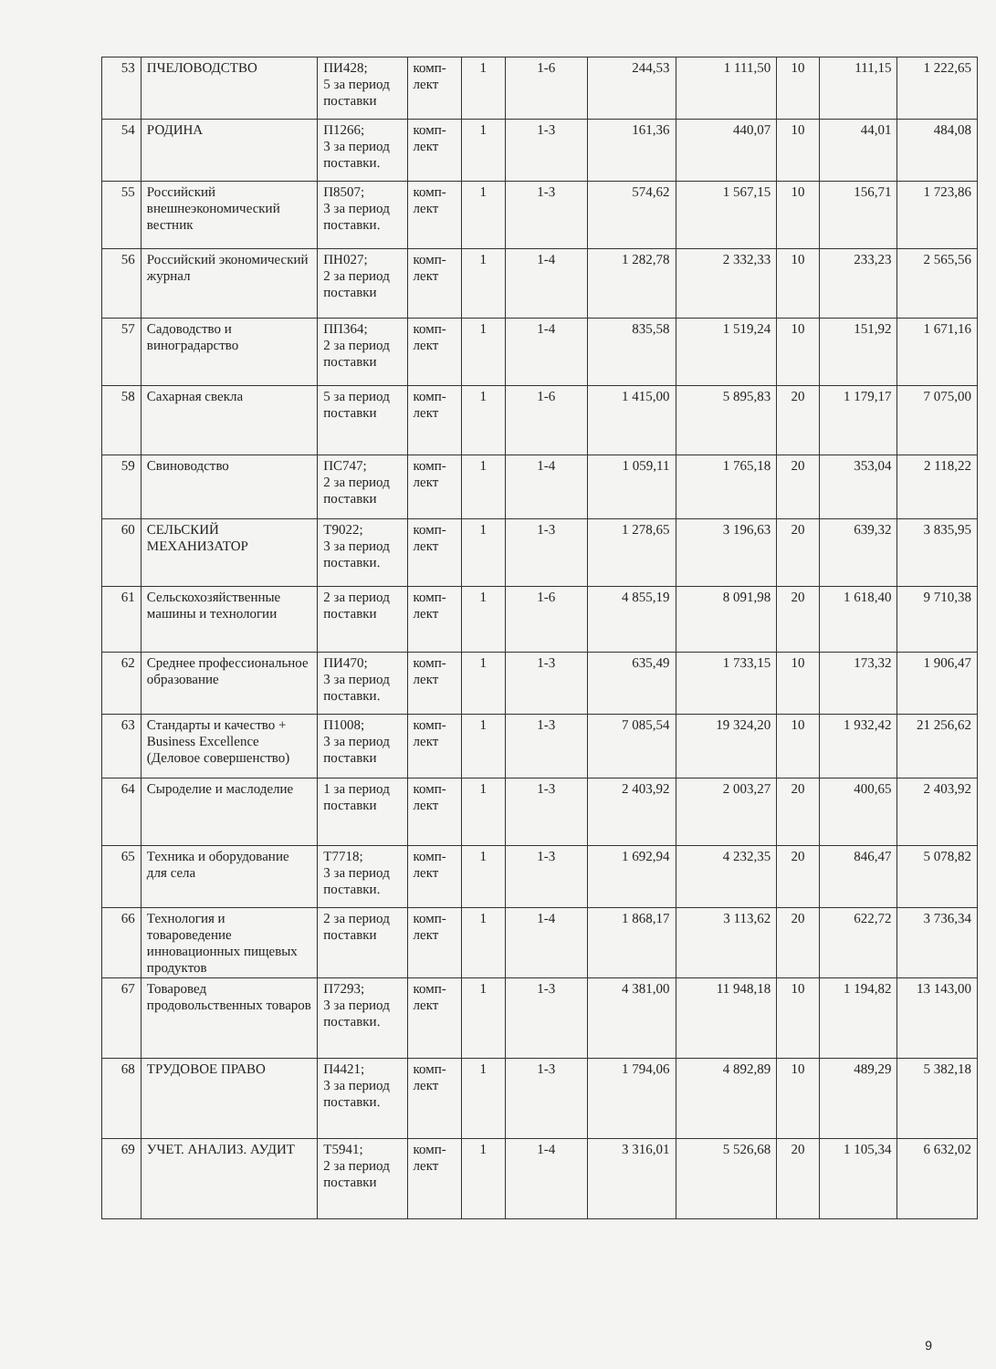| 53 | ПЧЕЛОВОДСТВО | ПИ428; 5 за период поставки | комп-лект | 1 | 1-6 | 244,53 | 1 111,50 | 10 | 111,15 | 1 222,65 |
| 54 | РОДИНА | П1266; 3 за период поставки. | комп-лект | 1 | 1-3 | 161,36 | 440,07 | 10 | 44,01 | 484,08 |
| 55 | Российский внешнеэкономический вестник | П8507; 3 за период поставки. | комп-лект | 1 | 1-3 | 574,62 | 1 567,15 | 10 | 156,71 | 1 723,86 |
| 56 | Российский экономический журнал | ПН027; 2 за период поставки | комп-лект | 1 | 1-4 | 1 282,78 | 2 332,33 | 10 | 233,23 | 2 565,56 |
| 57 | Садоводство и виноградарство | ПП364; 2 за период поставки | комп-лект | 1 | 1-4 | 835,58 | 1 519,24 | 10 | 151,92 | 1 671,16 |
| 58 | Сахарная свекла | 5 за период поставки | комп-лект | 1 | 1-6 | 1 415,00 | 5 895,83 | 20 | 1 179,17 | 7 075,00 |
| 59 | Свиноводство | ПС747; 2 за период поставки | комп-лект | 1 | 1-4 | 1 059,11 | 1 765,18 | 20 | 353,04 | 2 118,22 |
| 60 | СЕЛЬСКИЙ МЕХАНИЗАТОР | Т9022; 3 за период поставки. | комп-лект | 1 | 1-3 | 1 278,65 | 3 196,63 | 20 | 639,32 | 3 835,95 |
| 61 | Сельскохозяйственные машины и технологии | 2 за период поставки | комп-лект | 1 | 1-6 | 4 855,19 | 8 091,98 | 20 | 1 618,40 | 9 710,38 |
| 62 | Среднее профессиональное образование | ПИ470; 3 за период поставки. | комп-лект | 1 | 1-3 | 635,49 | 1 733,15 | 10 | 173,32 | 1 906,47 |
| 63 | Стандарты и качество + Business Excellence (Деловое совершенство) | П1008; 3 за период поставки | комп-лект | 1 | 1-3 | 7 085,54 | 19 324,20 | 10 | 1 932,42 | 21 256,62 |
| 64 | Сыроделие и маслоделие | 1 за период поставки | комп-лект | 1 | 1-3 | 2 403,92 | 2 003,27 | 20 | 400,65 | 2 403,92 |
| 65 | Техника и оборудование для села | Т7718; 3 за период поставки. | комп-лект | 1 | 1-3 | 1 692,94 | 4 232,35 | 20 | 846,47 | 5 078,82 |
| 66 | Технология и товароведение инновационных пищевых продуктов | 2 за период поставки | комп-лект | 1 | 1-4 | 1 868,17 | 3 113,62 | 20 | 622,72 | 3 736,34 |
| 67 | Товаровед продовольственных товаров | П7293; 3 за период поставки. | комп-лект | 1 | 1-3 | 4 381,00 | 11 948,18 | 10 | 1 194,82 | 13 143,00 |
| 68 | ТРУДОВОЕ ПРАВО | П4421; 3 за период поставки. | комп-лект | 1 | 1-3 | 1 794,06 | 4 892,89 | 10 | 489,29 | 5 382,18 |
| 69 | УЧЕТ. АНАЛИЗ. АУДИТ | Т5941; 2 за период поставки | комп-лект | 1 | 1-4 | 3 316,01 | 5 526,68 | 20 | 1 105,34 | 6 632,02 |
9